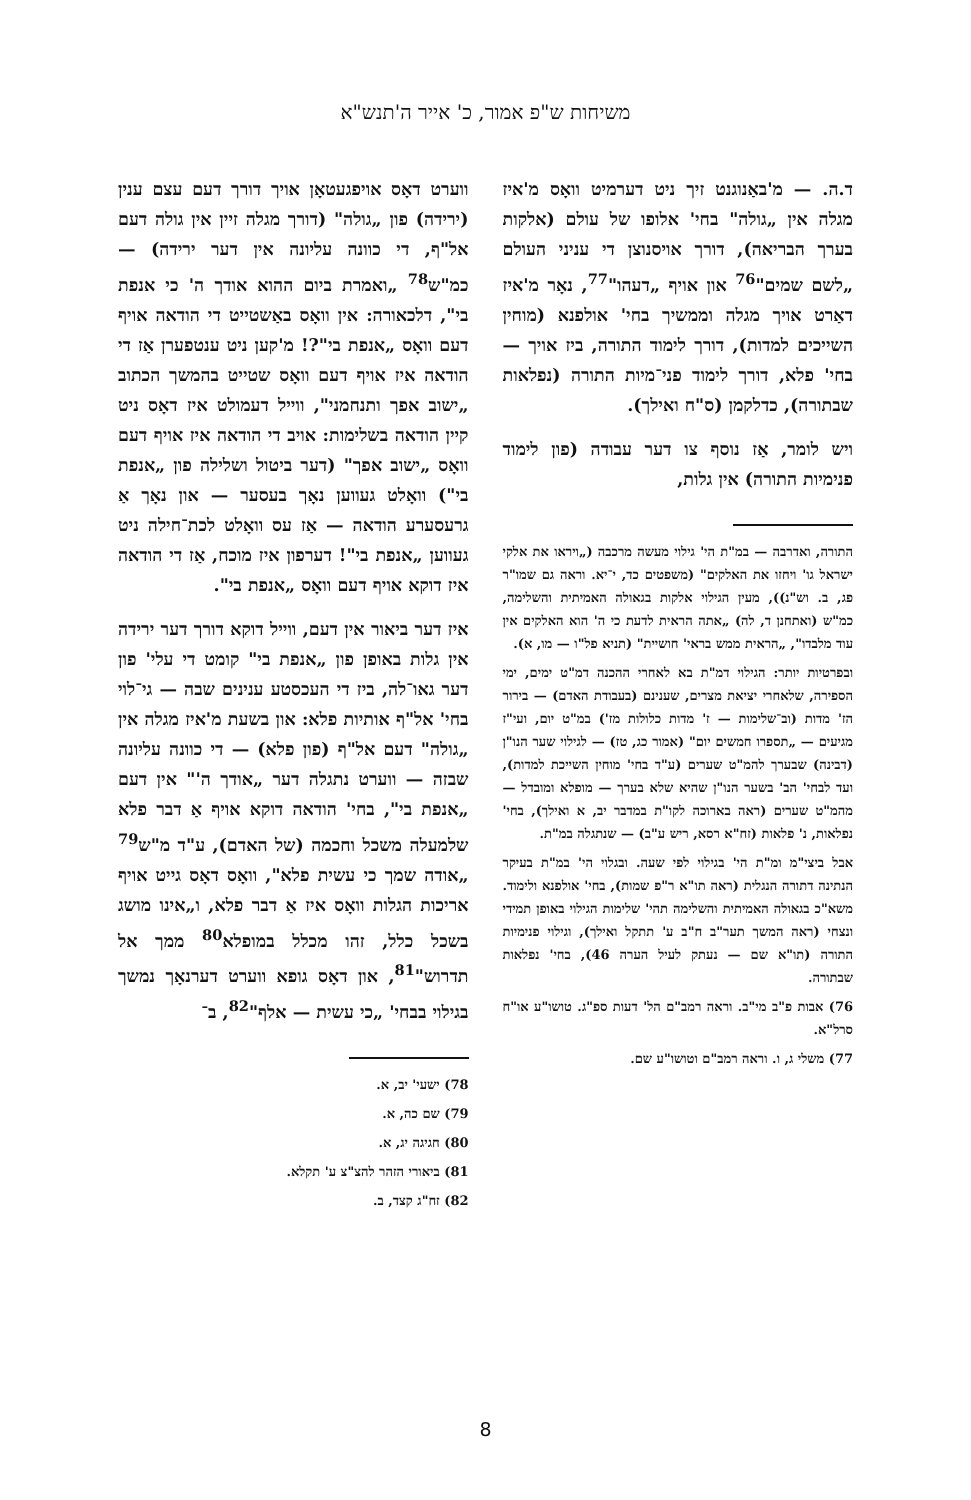משיחות ש"פ אמור, כ' אייר ה'תנש"א
ד.ה. — מ'באַנוגנט זיך ניט דערמיט וואָס מ'איז מגלה אין „גולה" בחי' אלופו של עולם (אלקות בערך הבריאה), דורך אויסנוצן די עניני העולם „לשם שמים"<sup>76</sup> און אויף „דעהו"<sup>77</sup>, נאָר מ'איז דאַרט אויך מגלה וממשיך בחי' אולפנא (מוחין השייכים למדות), דורך לימוד התורה, ביז אויך — בחי' פלא, דורך לימוד פני־מיות התורה (נפלאות שבתורה), כדלקמן (ס"ח ואילך).
ויש לומר, אַז נוסף צו דער עבודה (פון לימוד פנימיות התורה) אין גלות,
התורה, ואדרבה — במ"ת הי' גילוי מעשה מרכבה („ויראו את אלקי ישראל גו' ויחזו את האלקים" (משפטים כד, י־יא. וראה גם שמו"ר פג, ב. וש"נ)), מעין הגילוי אלקות בגאולה האמיתית והשלימה, כמ"ש (ואתחנן ד, לה) „אתה הראית לדעת כי ה' הוא האלקים אין עוד מלבדו", „הראית ממש בראי' חושיית" (תניא פל"ו — מו, א).
ובפרטיות יותר: הגילוי דמ"ת בא לאחרי ההכנה דמ"ט ימים, ימי הספירה, שלאחרי יציאת מצרים, שענינם (בעבודת האדם) — בירור הז' מדות (וב־שלימות — ז' מדות כלולות מז') במ"ט יום, ועי"ז מגיעים — „תספרו חמשים יום" (אמור כג, טז) — לגילוי שער הנו"ן (דבינה) שבערך להמ"ט שערים (ע"ד בחי' מוחין השייכת למדות), ועד לבחי' הב' בשער הנו"ן שהיא שלא בערך — מופלא ומובדל — מהמ"ט שערים (ראה בארוכה לקו"ת במדבר יב, א ואילך), בחי' נפלאות, נ' פלאות (זח"א רסא, ריש ע"ב) — שנתגלה במ"ת.
אבל ביצי"מ ומ"ת הי' בגילוי לפי שעה. ובגלוי הי' במ"ת בעיקר הנתינה דתורה הנגלית (ראה תו"א ר"פ שמות), בחי' אולפנא ולימוד. משא"כ בגאולה האמיתית והשלימה תהי' שלימות הגילוי באופן תמידי ונצחי (ראה המשך תער"ב ח"ב ע' תתקל ואילך), וגילוי פנימיות התורה (תו"א שם — נעתק לעיל הערה 46), בחי' נפלאות שבתורה.
76) אבות פ"ב מי"ב. וראה רמב"ם הל' דעות ספ"ג. טושו"ע או"ח סרל"א.
77) משלי ג, ו. וראה רמב"ם וטושו"ע שם.
ווערט דאָס אויפגעטאָן אויך דורך דעם עצם ענין (ירידה) פון „גולה" (דורך מגלה זיין אין גולה דעם אל"ף, די כוונה עליונה אין דער ירידה) — כמ"ש<sup>78</sup> „ואמרת ביום ההוא אודך ה' כי אנפת בי", דלכאורה: אין וואָס באַשטייט די הודאה אויף דעם וואָס „אנפת בי"?! מ'קען ניט ענטפערן אַז די הודאה איז אויף דעם וואָס שטייט בהמשך הכתוב „ישוב אפך ותנחמני", ווייל דעמולט איז דאָס ניט קיין הודאה בשלימות: אויב די הודאה איז אויף דעם וואָס „ישוב אפך" (דער ביטול ושלילה פון „אנפת בי") וואָלט געווען נאָך בעסער — און נאָך אַ גרעסערע הודאה — אַז עס וואָלט לכת־חילה ניט געווען „אנפת בי"! דערפון איז מוכח, אַז די הודאה איז דוקא אויף דעם וואָס „אנפת בי".
איז דער ביאור אין דעם, ווייל דוקא דורך דער ירידה אין גלות באופן פון „אנפת בי" קומט די עלי' פון דער גאו־לה, ביז די העכסטע ענינים שבה — גי־לוי בחי' אל"ף אותיות פלא: און בשעת מ'איז מגלה אין „גולה" דעם אל"ף (פון פלא) — די כוונה עליונה שבזה — ווערט נתגלה דער „אודך ה'" אין דעם „אנפת בי", בחי' הודאה דוקא אויף אַ דבר פלא שלמעלה משכל וחכמה (של האדם), ע"ד מ"ש<sup>79</sup> „אודה שמך כי עשית פלא", וואָס דאָס גייט אויף אריכות הגלות וואָס איז אַ דבר פלא, ו„אינו מושג בשכל כלל, זהו מכלל במופלא<sup>80</sup> ממך אל תדרוש"<sup>81</sup>, און דאָס גופא ווערט דערנאָך נמשך בגילוי בבחי' „כי עשית — אלף"<sup>82</sup>, ב־
78) ישעי' יב, א.
79) שם כה, א.
80) חגיגה יג, א.
81) ביאורי הזהר להצ"צ ע' תקלא.
82) זח"ג קצד, ב.
8